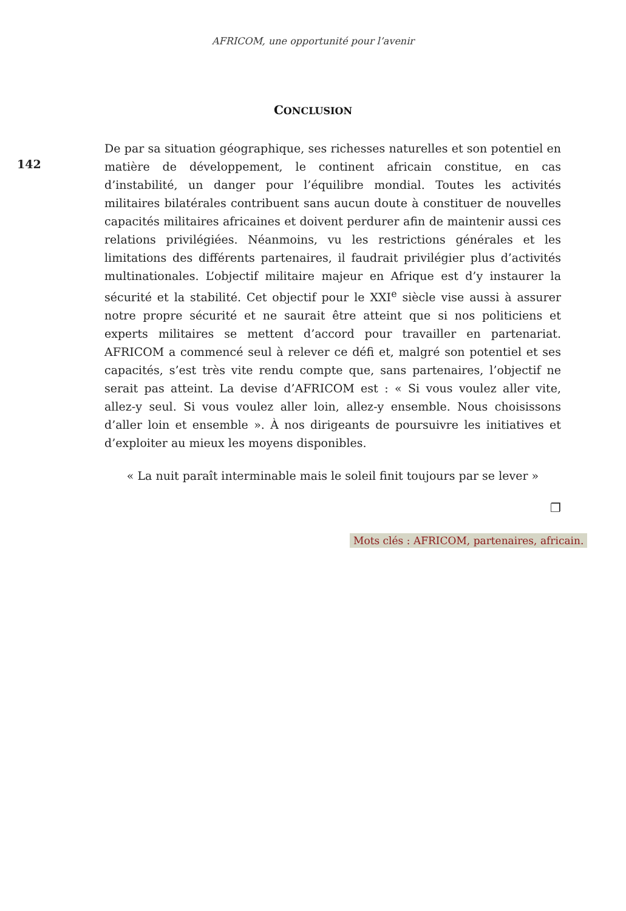AFRICOM, une opportunité pour l’avenir
CONCLUSION
142
De par sa situation géographique, ses richesses naturelles et son potentiel en matière de développement, le continent africain constitue, en cas d’instabilité, un danger pour l’équilibre mondial. Toutes les activités militaires bilatérales contribuent sans aucun doute à constituer de nouvelles capacités militaires africaines et doivent perdurer afin de maintenir aussi ces relations privilégiées. Néanmoins, vu les restrictions générales et les limitations des différents partenaires, il faudrait privilégier plus d’activités multinationales. L’objectif militaire majeur en Afrique est d’y instaurer la sécurité et la stabilité. Cet objectif pour le XXI<sup>e</sup> siècle vise aussi à assurer notre propre sécurité et ne saurait être atteint que si nos politiciens et experts militaires se mettent d’accord pour travailler en partenariat. AFRICOM a commencé seul à relever ce défi et, malgré son potentiel et ses capacités, s’est très vite rendu compte que, sans partenaires, l’objectif ne serait pas atteint. La devise d’AFRICOM est : « Si vous voulez aller vite, allez-y seul. Si vous voulez aller loin, allez-y ensemble. Nous choisissons d’aller loin et ensemble ». À nos dirigeants de poursuivre les initiatives et d’exploiter au mieux les moyens disponibles.
« La nuit paraît interminable mais le soleil finit toujours par se lever »
❐
Mots clés : AFRICOM, partenaires, africain.